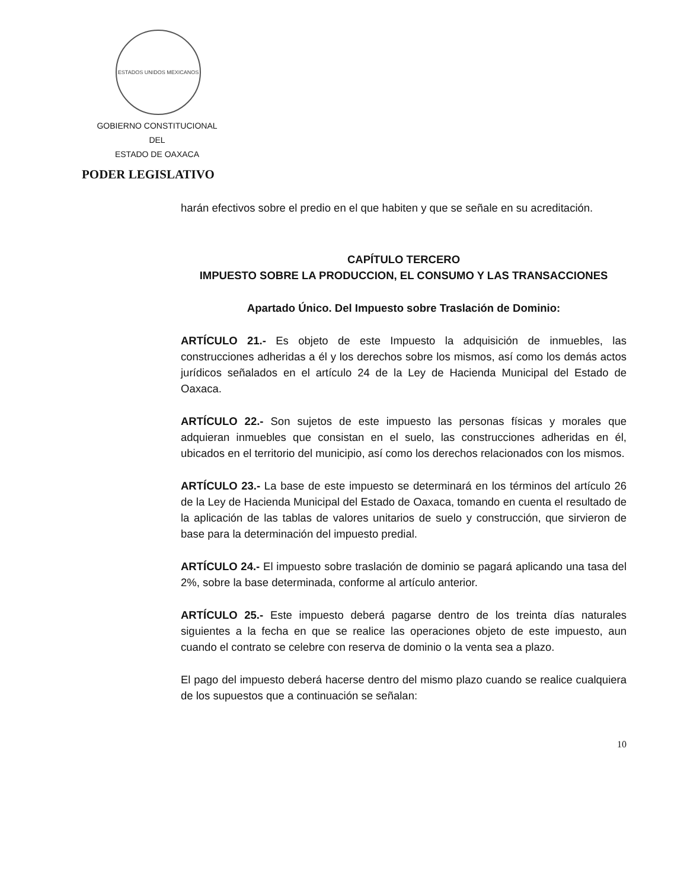ESTADOS UNIDOS MEXICANOS
GOBIERNO CONSTITUCIONAL
DEL
ESTADO DE OAXACA
PODER LEGISLATIVO
harán efectivos sobre el predio en el que habiten y que se señale en su acreditación.
CAPÍTULO TERCERO
IMPUESTO SOBRE LA PRODUCCION, EL CONSUMO Y LAS TRANSACCIONES
Apartado Único. Del Impuesto sobre Traslación de Dominio:
ARTÍCULO 21.- Es objeto de este Impuesto la adquisición de inmuebles, las construcciones adheridas a él y los derechos sobre los mismos, así como los demás actos jurídicos señalados en el artículo 24 de la Ley de Hacienda Municipal del Estado de Oaxaca.
ARTÍCULO 22.- Son sujetos de este impuesto las personas físicas y morales que adquieran inmuebles que consistan en el suelo, las construcciones adheridas en él, ubicados en el territorio del municipio, así como los derechos relacionados con los mismos.
ARTÍCULO 23.- La base de este impuesto se determinará en los términos del artículo 26 de la Ley de Hacienda Municipal del Estado de Oaxaca, tomando en cuenta el resultado de la aplicación de las tablas de valores unitarios de suelo y construcción, que sirvieron de base para la determinación del impuesto predial.
ARTÍCULO 24.- El impuesto sobre traslación de dominio se pagará aplicando una tasa del 2%, sobre la base determinada, conforme al artículo anterior.
ARTÍCULO 25.- Este impuesto deberá pagarse dentro de los treinta días naturales siguientes a la fecha en que se realice las operaciones objeto de este impuesto, aun cuando el contrato se celebre con reserva de dominio o la venta sea a plazo.
El pago del impuesto deberá hacerse dentro del mismo plazo cuando se realice cualquiera de los supuestos que a continuación se señalan:
10